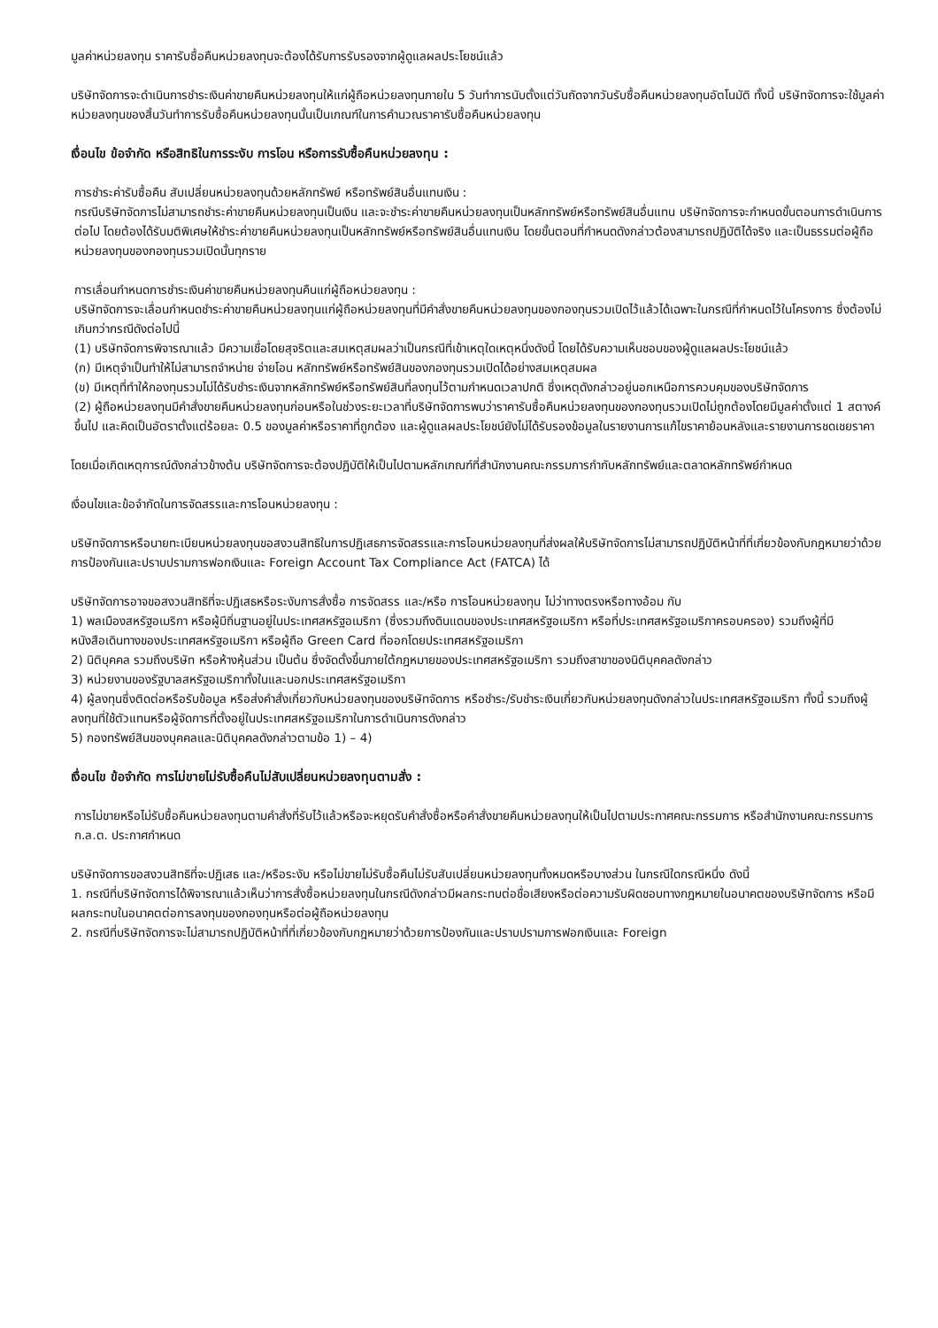มูลค่าหน่วยลงทุน ราคารับซื้อคืนหน่วยลงทุนจะต้องได้รับการรับรองจากผู้ดูแลผลประโยชน์แล้ว
บริษัทจัดการจะดำเนินการชำระเงินค่าขายคืนหน่วยลงทุนให้แก่ผู้ถือหน่วยลงทุนภายใน 5 วันทำการนับตั้งแต่วันถัดจากวันรับซื้อคืนหน่วยลงทุนอัตโนมัติ ทั้งนี้ บริษัทจัดการจะใช้มูลค่าหน่วยลงทุนของสิ้นวันทำการรับซื้อคืนหน่วยลงทุนนั้นเป็นเกณฑ์ในการคำนวณราคารับซื้อคืนหน่วยลงทุน
เงื่อนไข ข้อจำกัด หรือสิทธิในการระงับ การโอน หรือการรับซื้อคืนหน่วยลงทุน :
การชำระค่ารับซื้อคืน สับเปลี่ยนหน่วยลงทุนด้วยหลักทรัพย์ หรือทรัพย์สินอื่นแทนเงิน :
กรณีบริษัทจัดการไม่สามารถชำระค่าขายคืนหน่วยลงทุนเป็นเงิน และจะชำระค่าขายคืนหน่วยลงทุนเป็นหลักทรัพย์หรือทรัพย์สินอื่นแทน บริษัทจัดการจะกำหนดขั้นตอนการดำเนินการต่อไป โดยต้องได้รับมติพิเศษให้ชำระค่าขายคืนหน่วยลงทุนเป็นหลักทรัพย์หรือทรัพย์สินอื่นแทนเงิน โดยขั้นตอนที่กำหนดดังกล่าวต้องสามารถปฏิบัติได้จริง และเป็นธรรมต่อผู้ถือหน่วยลงทุนของกองทุนรวมเปิดนั้นทุกราย
การเลื่อนกำหนดการชำระเงินค่าขายคืนหน่วยลงทุนคืนแก่ผู้ถือหน่วยลงทุน :
บริษัทจัดการจะเลื่อนกำหนดชำระค่าขายคืนหน่วยลงทุนแก่ผู้ถือหน่วยลงทุนที่มีคำสั่งขายคืนหน่วยลงทุนของกองทุนรวมเปิดไว้แล้วได้เฉพาะในกรณีที่กำหนดไว้ในโครงการ ซึ่งต้องไม่เกินกว่ากรณีดังต่อไปนี้
(1) บริษัทจัดการพิจารณาแล้ว มีความเชื่อโดยสุจริตและสมเหตุสมผลว่าเป็นกรณีที่เข้าเหตุใดเหตุหนึ่งดังนี้ โดยได้รับความเห็นชอบของผู้ดูแลผลประโยชน์แล้ว
(ก) มีเหตุจำเป็นทำให้ไม่สามารถจำหน่าย จ่ายโอน หลักทรัพย์หรือทรัพย์สินของกองทุนรวมเปิดได้อย่างสมเหตุสมผล
(ข) มีเหตุที่ทำให้กองทุนรวมไม่ได้รับชำระเงินจากหลักทรัพย์หรือทรัพย์สินที่ลงทุนไว้ตามกำหนดเวลาปกติ ซึ่งเหตุดังกล่าวอยู่นอกเหนือการควบคุมของบริษัทจัดการ
(2) ผู้ถือหน่วยลงทุนมีคำสั่งขายคืนหน่วยลงทุนก่อนหรือในช่วงระยะเวลาที่บริษัทจัดการพบว่าราคารับซื้อคืนหน่วยลงทุนของกองทุนรวมเปิดไม่ถูกต้องโดยมีมูลค่าตั้งแต่ 1 สตางค์ขึ้นไป และคิดเป็นอัตราตั้งแต่ร้อยละ 0.5 ของมูลค่าหรือราคาที่ถูกต้อง และผู้ดูแลผลประโยชน์ยังไม่ได้รับรองข้อมูลในรายงานการแก้ไขราคาย้อนหลังและรายงานการชดเชยราคา
โดยเมื่อเกิดเหตุการณ์ดังกล่าวข้างต้น บริษัทจัดการจะต้องปฏิบัติให้เป็นไปตามหลักเกณฑ์ที่สำนักงานคณะกรรมการกำกับหลักทรัพย์และตลาดหลักทรัพย์กำหนด
เงื่อนไขและข้อจำกัดในการจัดสรรและการโอนหน่วยลงทุน :
บริษัทจัดการหรือนายทะเบียนหน่วยลงทุนขอสงวนสิทธิในการปฏิเสธการจัดสรรและการโอนหน่วยลงทุนที่ส่งผลให้บริษัทจัดการไม่สามารถปฏิบัติหน้าที่ที่เกี่ยวข้องกับกฎหมายว่าด้วยการป้องกันและปราบปรามการฟอกเงินและ Foreign Account Tax Compliance Act (FATCA) ได้
บริษัทจัดการอาจขอสงวนสิทธิที่จะปฏิเสธหรือระงับการสั่งซื้อ การจัดสรร และ/หรือ การโอนหน่วยลงทุน ไม่ว่าทางตรงหรือทางอ้อม กับ
1) พลเมืองสหรัฐอเมริกา หรือผู้มีถิ่นฐานอยู่ในประเทศสหรัฐอเมริกา (ซึ่งรวมถึงดินแดนของประเทศสหรัฐอเมริกา หรือที่ประเทศสหรัฐอเมริกาครอบครอง) รวมถึงผู้ที่มีหนังสือเดินทางของประเทศสหรัฐอเมริกา หรือผู้ถือ Green Card ที่ออกโดยประเทศสหรัฐอเมริกา
2) นิติบุคคล รวมถึงบริษัท หรือห้างหุ้นส่วน เป็นต้น ซึ่งจัดตั้งขึ้นภายใต้กฎหมายของประเทศสหรัฐอเมริกา รวมถึงสาขาของนิติบุคคลดังกล่าว
3) หน่วยงานของรัฐบาลสหรัฐอเมริกาทั้งในและนอกประเทศสหรัฐอเมริกา
4) ผู้ลงทุนซึ่งติดต่อหรือรับข้อมูล หรือส่งคำสั่งเกี่ยวกับหน่วยลงทุนของบริษัทจัดการ หรือชำระ/รับชำระเงินเกี่ยวกับหน่วยลงทุนดังกล่าวในประเทศสหรัฐอเมริกา ทั้งนี้ รวมถึงผู้ลงทุนที่ใช้ตัวแทนหรือผู้จัดการที่ตั้งอยู่ในประเทศสหรัฐอเมริกาในการดำเนินการดังกล่าว
5) กองทรัพย์สินของบุคคลและนิติบุคคลดังกล่าวตามข้อ 1) – 4)
เงื่อนไข ข้อจำกัด การไม่ขายไม่รับซื้อคืนไม่สับเปลี่ยนหน่วยลงทุนตามสั่ง :
การไม่ขายหรือไม่รับซื้อคืนหน่วยลงทุนตามคำสั่งที่รับไว้แล้วหรือจะหยุดรับคำสั่งซื้อหรือคำสั่งขายคืนหน่วยลงทุนให้เป็นไปตามประกาศคณะกรรมการ หรือสำนักงานคณะกรรมการ ก.ล.ต. ประกาศกำหนด
บริษัทจัดการขอสงวนสิทธิที่จะปฏิเสธ และ/หรือระงับ หรือไม่ขายไม่รับซื้อคืนไม่รับสับเปลี่ยนหน่วยลงทุนทั้งหมดหรือบางส่วน ในกรณีใดกรณีหนึ่ง ดังนี้
1. กรณีที่บริษัทจัดการได้พิจารณาแล้วเห็นว่าการสั่งซื้อหน่วยลงทุนในกรณีดังกล่าวมีผลกระทบต่อชื่อเสียงหรือต่อความรับผิดชอบทางกฎหมายในอนาคตของบริษัทจัดการ หรือมีผลกระทบในอนาคตต่อการลงทุนของกองทุนหรือต่อผู้ถือหน่วยลงทุน
2. กรณีที่บริษัทจัดการจะไม่สามารถปฏิบัติหน้าที่ที่เกี่ยวข้องกับกฎหมายว่าด้วยการป้องกันและปราบปรามการฟอกเงินและ Foreign